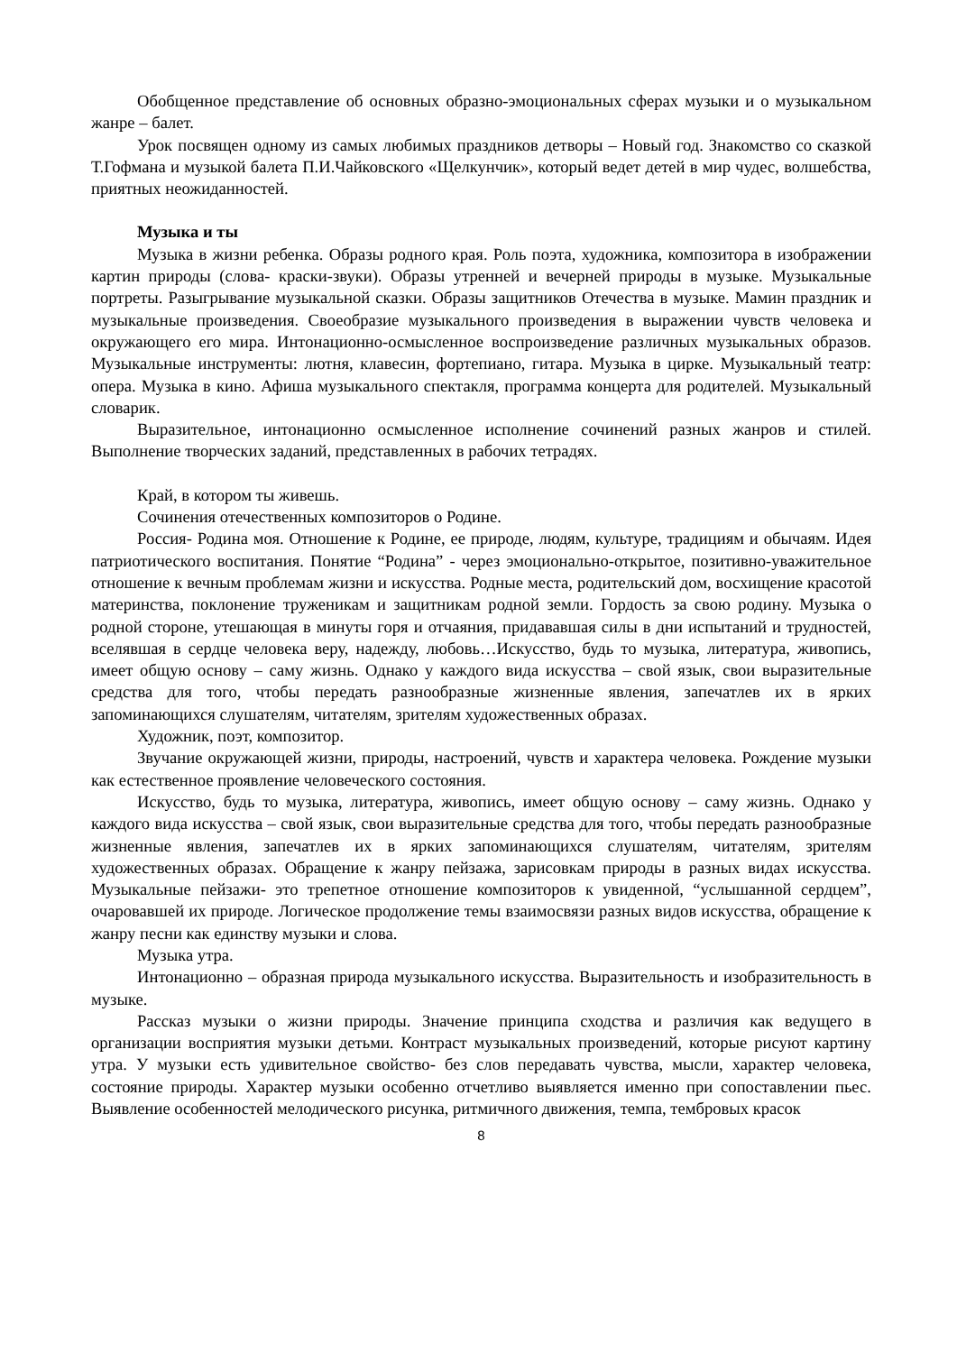Обобщенное представление об основных образно-эмоциональных сферах музыки и о музыкальном жанре – балет.
Урок посвящен одному из самых любимых праздников детворы – Новый год. Знакомство со сказкой Т.Гофмана и музыкой балета П.И.Чайковского «Щелкунчик», который ведет детей в мир чудес, волшебства, приятных неожиданностей.
Музыка и ты
Музыка в жизни ребенка. Образы родного края. Роль поэта, художника, композитора в изображении картин природы (слова- краски-звуки). Образы утренней и вечерней природы в музыке. Музыкальные портреты. Разыгрывание музыкальной сказки. Образы защитников Отечества в музыке. Мамин праздник и музыкальные произведения. Своеобразие музыкального произведения в выражении чувств человека и окружающего его мира. Интонационно-осмысленное воспроизведение различных музыкальных образов. Музыкальные инструменты: лютня, клавесин, фортепиано, гитара. Музыка в цирке. Музыкальный театр: опера. Музыка в кино. Афиша музыкального спектакля, программа концерта для родителей. Музыкальный словарик.
Выразительное, интонационно осмысленное исполнение сочинений разных жанров и стилей. Выполнение творческих заданий, представленных в рабочих тетрадях.
Край, в котором ты живешь.
Сочинения отечественных композиторов о Родине.
Россия- Родина моя. Отношение к Родине, ее природе, людям, культуре, традициям и обычаям. Идея патриотического воспитания. Понятие “Родина” - через эмоционально-открытое, позитивно-уважительное отношение к вечным проблемам жизни и искусства. Родные места, родительский дом, восхищение красотой материнства, поклонение труженикам и защитникам родной земли. Гордость за свою родину. Музыка о родной стороне, утешающая в минуты горя и отчаяния, придававшая силы в дни испытаний и трудностей, вселявшая в сердце человека веру, надежду, любовь…Искусство, будь то музыка, литература, живопись, имеет общую основу – саму жизнь. Однако у каждого вида искусства – свой язык, свои выразительные средства для того, чтобы передать разнообразные жизненные явления, запечатлев их в ярких запоминающихся слушателям, читателям, зрителям художественных образах.
Художник, поэт, композитор.
Звучание окружающей жизни, природы, настроений, чувств и характера человека. Рождение музыки как естественное проявление человеческого состояния.
Искусство, будь то музыка, литература, живопись, имеет общую основу – саму жизнь. Однако у каждого вида искусства – свой язык, свои выразительные средства для того, чтобы передать разнообразные жизненные явления, запечатлев их в ярких запоминающихся слушателям, читателям, зрителям художественных образах. Обращение к жанру пейзажа, зарисовкам природы в разных видах искусства. Музыкальные пейзажи- это трепетное отношение композиторов к увиденной, “услышанной сердцем”, очаровавшей их природе. Логическое продолжение темы взаимосвязи разных видов искусства, обращение к жанру песни как единству музыки и слова.
Музыка утра.
Интонационно – образная природа музыкального искусства. Выразительность и изобразительность в музыке.
Рассказ музыки о жизни природы. Значение принципа сходства и различия как ведущего в организации восприятия музыки детьми. Контраст музыкальных произведений, которые рисуют картину утра. У музыки есть удивительное свойство- без слов передавать чувства, мысли, характер человека, состояние природы. Характер музыки особенно отчетливо выявляется именно при сопоставлении пьес. Выявление особенностей мелодического рисунка, ритмичного движения, темпа, тембровых красок
8